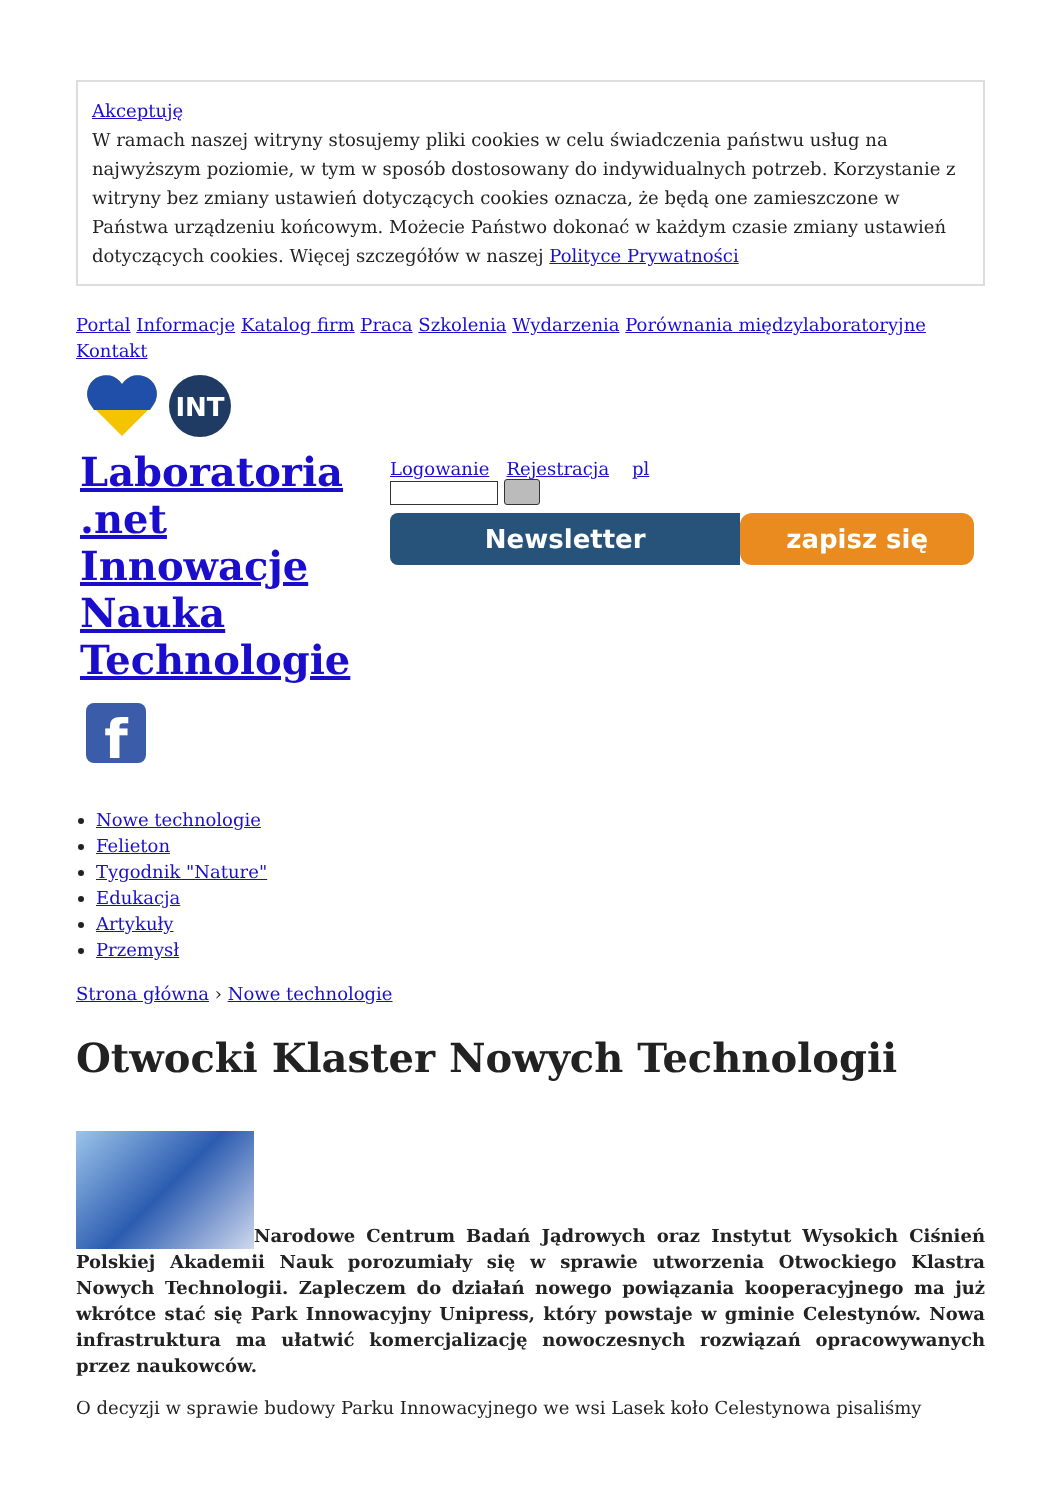Akceptuję
W ramach naszej witryny stosujemy pliki cookies w celu świadczenia państwu usług na najwyższym poziomie, w tym w sposób dostosowany do indywidualnych potrzeb. Korzystanie z witryny bez zmiany ustawień dotyczących cookies oznacza, że będą one zamieszczone w Państwa urządzeniu końcowym. Możecie Państwo dokonać w każdym czasie zmiany ustawień dotyczących cookies. Więcej szczegółów w naszej Polityce Prywatności
Portal Informacje Katalog firm Praca Szkolenia Wydarzenia Porównania międzylaboratoryjne Kontakt
INT
Laboratoria .net Innowacje Nauka Technologie
f
Logowanie Rejestracja pl
Newsletter zapisz się
Nowe technologie
Felieton
Tygodnik "Nature"
Edukacja
Artykuły
Przemysł
Strona główna › Nowe technologie
Otwocki Klaster Nowych Technologii
Narodowe Centrum Badań Jądrowych oraz Instytut Wysokich Ciśnień Polskiej Akademii Nauk porozumiały się w sprawie utworzenia Otwockiego Klastra Nowych Technologii. Zapleczem do działań nowego powiązania kooperacyjnego ma już wkrótce stać się Park Innowacyjny Unipress, który powstaje w gminie Celestynów. Nowa infrastruktura ma ułatwić komercjalizację nowoczesnych rozwiązań opracowywanych przez naukowców.
O decyzji w sprawie budowy Parku Innowacyjnego we wsi Lasek koło Celestynowa pisaliśmy